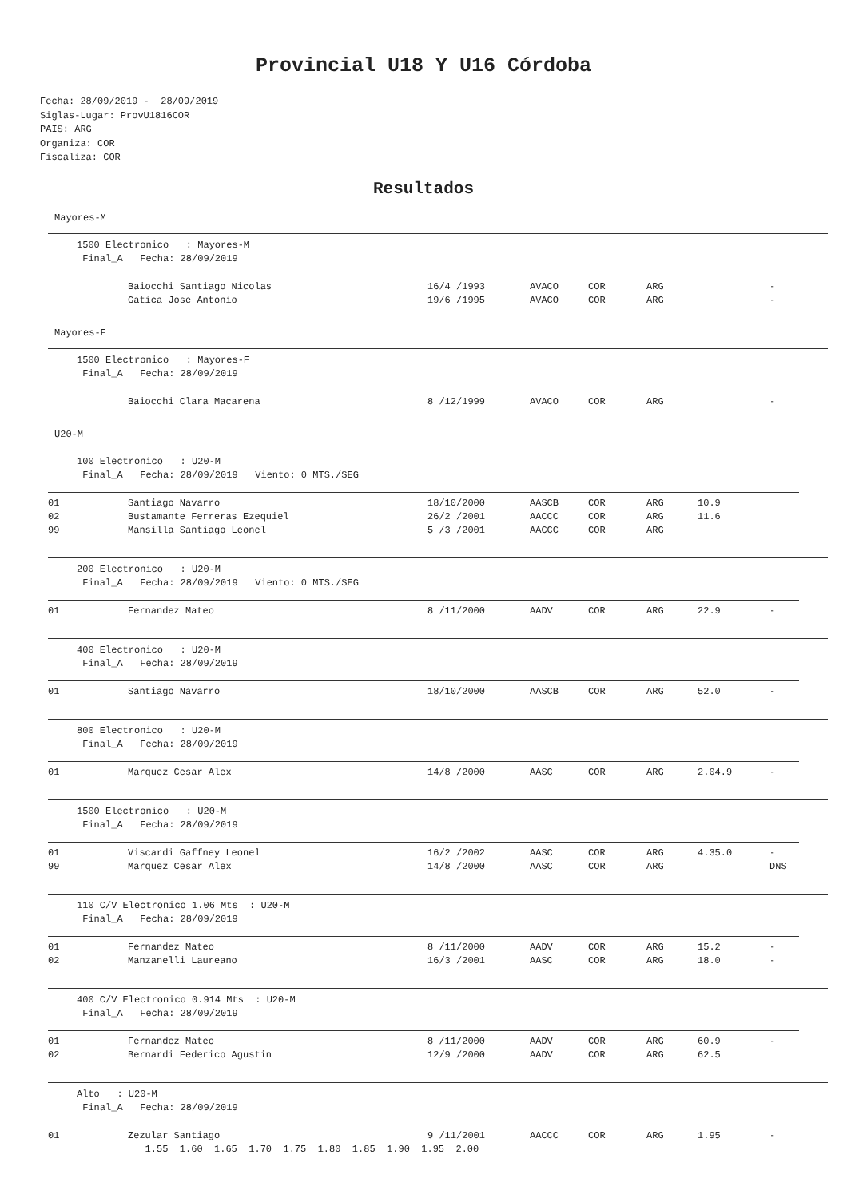Provincial U18 Y U16 Córdoba
Fecha: 28/09/2019 - 28/09/2019 Siglas-Lugar: ProvU1816COR PAIS: ARG Organiza: COR Fiscaliza: COR
Resultados
Mayores-M
1500 Electronico : Mayores-M Final_A Fecha: 28/09/2019
| | Baiocchi Santiago Nicolas | 16/4 /1993 | AVACO | COR | ARG | | - |
| | Gatica Jose Antonio | 19/6 /1995 | AVACO | COR | ARG | | - |
Mayores-F
1500 Electronico : Mayores-F Final_A Fecha: 28/09/2019
| | Baiocchi Clara Macarena | 8 /12/1999 | AVACO | COR | ARG | | - |
U20-M
100 Electronico : U20-M Final_A Fecha: 28/09/2019 Viento: 0 MTS./SEG
| 01 | Santiago Navarro | 18/10/2000 | AASCB | COR | ARG | 10.9 | |
| 02 | Bustamante Ferreras Ezequiel | 26/2 /2001 | AACCC | COR | ARG | 11.6 | |
| 99 | Mansilla Santiago Leonel | 5 /3 /2001 | AACCC | COR | ARG | | |
200 Electronico : U20-M Final_A Fecha: 28/09/2019 Viento: 0 MTS./SEG
| 01 | Fernandez Mateo | 8 /11/2000 | AADV | COR | ARG | 22.9 | - |
400 Electronico : U20-M Final_A Fecha: 28/09/2019
| 01 | Santiago Navarro | 18/10/2000 | AASCB | COR | ARG | 52.0 | - |
800 Electronico : U20-M Final_A Fecha: 28/09/2019
| 01 | Marquez Cesar Alex | 14/8 /2000 | AASC | COR | ARG | 2.04.9 | - |
1500 Electronico : U20-M Final_A Fecha: 28/09/2019
| 01 | Viscardi Gaffney Leonel | 16/2 /2002 | AASC | COR | ARG | 4.35.0 | - |
| 99 | Marquez Cesar Alex | 14/8 /2000 | AASC | COR | ARG | | DNS |
110 C/V Electronico 1.06 Mts : U20-M Final_A Fecha: 28/09/2019
| 01 | Fernandez Mateo | 8 /11/2000 | AADV | COR | ARG | 15.2 | - |
| 02 | Manzanelli Laureano | 16/3 /2001 | AASC | COR | ARG | 18.0 | - |
400 C/V Electronico 0.914 Mts : U20-M Final_A Fecha: 28/09/2019
| 01 | Fernandez Mateo | 8 /11/2000 | AADV | COR | ARG | 60.9 | - |
| 02 | Bernardi Federico Agustin | 12/9 /2000 | AADV | COR | ARG | 62.5 | |
Alto : U20-M Final_A Fecha: 28/09/2019
| 01 | Zezular Santiago | 9 /11/2001 | AACCC | COR | ARG | 1.95 | - |
| | 1.55 1.60 1.65 1.70 1.75 1.80 1.85 1.90 1.95 2.00 | | | | | | |